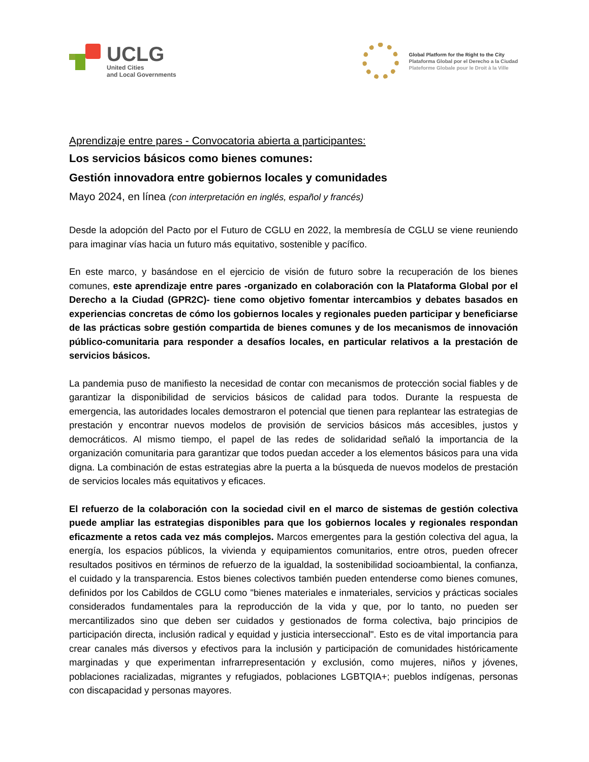UCLG
United Cities
and Local Governments
Global Platform for the Right to the City
Plataforma Global por el Derecho a la Ciudad
Plateforme Globale pour le Droit à la Ville
Aprendizaje entre pares - Convocatoria abierta a participantes:
Los servicios básicos como bienes comunes:
Gestión innovadora entre gobiernos locales y comunidades
Mayo 2024, en línea (con interpretación en inglés, español y francés)
Desde la adopción del Pacto por el Futuro de CGLU en 2022, la membresía de CGLU se viene reuniendo para imaginar vías hacia un futuro más equitativo, sostenible y pacífico.
En este marco, y basándose en el ejercicio de visión de futuro sobre la recuperación de los bienes comunes, este aprendizaje entre pares -organizado en colaboración con la Plataforma Global por el Derecho a la Ciudad (GPR2C)- tiene como objetivo fomentar intercambios y debates basados en experiencias concretas de cómo los gobiernos locales y regionales pueden participar y beneficiarse de las prácticas sobre gestión compartida de bienes comunes y de los mecanismos de innovación público-comunitaria para responder a desafíos locales, en particular relativos a la prestación de servicios básicos.
La pandemia puso de manifiesto la necesidad de contar con mecanismos de protección social fiables y de garantizar la disponibilidad de servicios básicos de calidad para todos. Durante la respuesta de emergencia, las autoridades locales demostraron el potencial que tienen para replantear las estrategias de prestación y encontrar nuevos modelos de provisión de servicios básicos más accesibles, justos y democráticos. Al mismo tiempo, el papel de las redes de solidaridad señaló la importancia de la organización comunitaria para garantizar que todos puedan acceder a los elementos básicos para una vida digna. La combinación de estas estrategias abre la puerta a la búsqueda de nuevos modelos de prestación de servicios locales más equitativos y eficaces.
El refuerzo de la colaboración con la sociedad civil en el marco de sistemas de gestión colectiva puede ampliar las estrategias disponibles para que los gobiernos locales y regionales respondan eficazmente a retos cada vez más complejos. Marcos emergentes para la gestión colectiva del agua, la energía, los espacios públicos, la vivienda y equipamientos comunitarios, entre otros, pueden ofrecer resultados positivos en términos de refuerzo de la igualdad, la sostenibilidad socioambiental, la confianza, el cuidado y la transparencia. Estos bienes colectivos también pueden entenderse como bienes comunes, definidos por los Cabildos de CGLU como "bienes materiales e inmateriales, servicios y prácticas sociales considerados fundamentales para la reproducción de la vida y que, por lo tanto, no pueden ser mercantilizados sino que deben ser cuidados y gestionados de forma colectiva, bajo principios de participación directa, inclusión radical y equidad y justicia interseccional". Esto es de vital importancia para crear canales más diversos y efectivos para la inclusión y participación de comunidades históricamente marginadas y que experimentan infrarrepresentación y exclusión, como mujeres, niños y jóvenes, poblaciones racializadas, migrantes y refugiados, poblaciones LGBTQIA+; pueblos indígenas, personas con discapacidad y personas mayores.